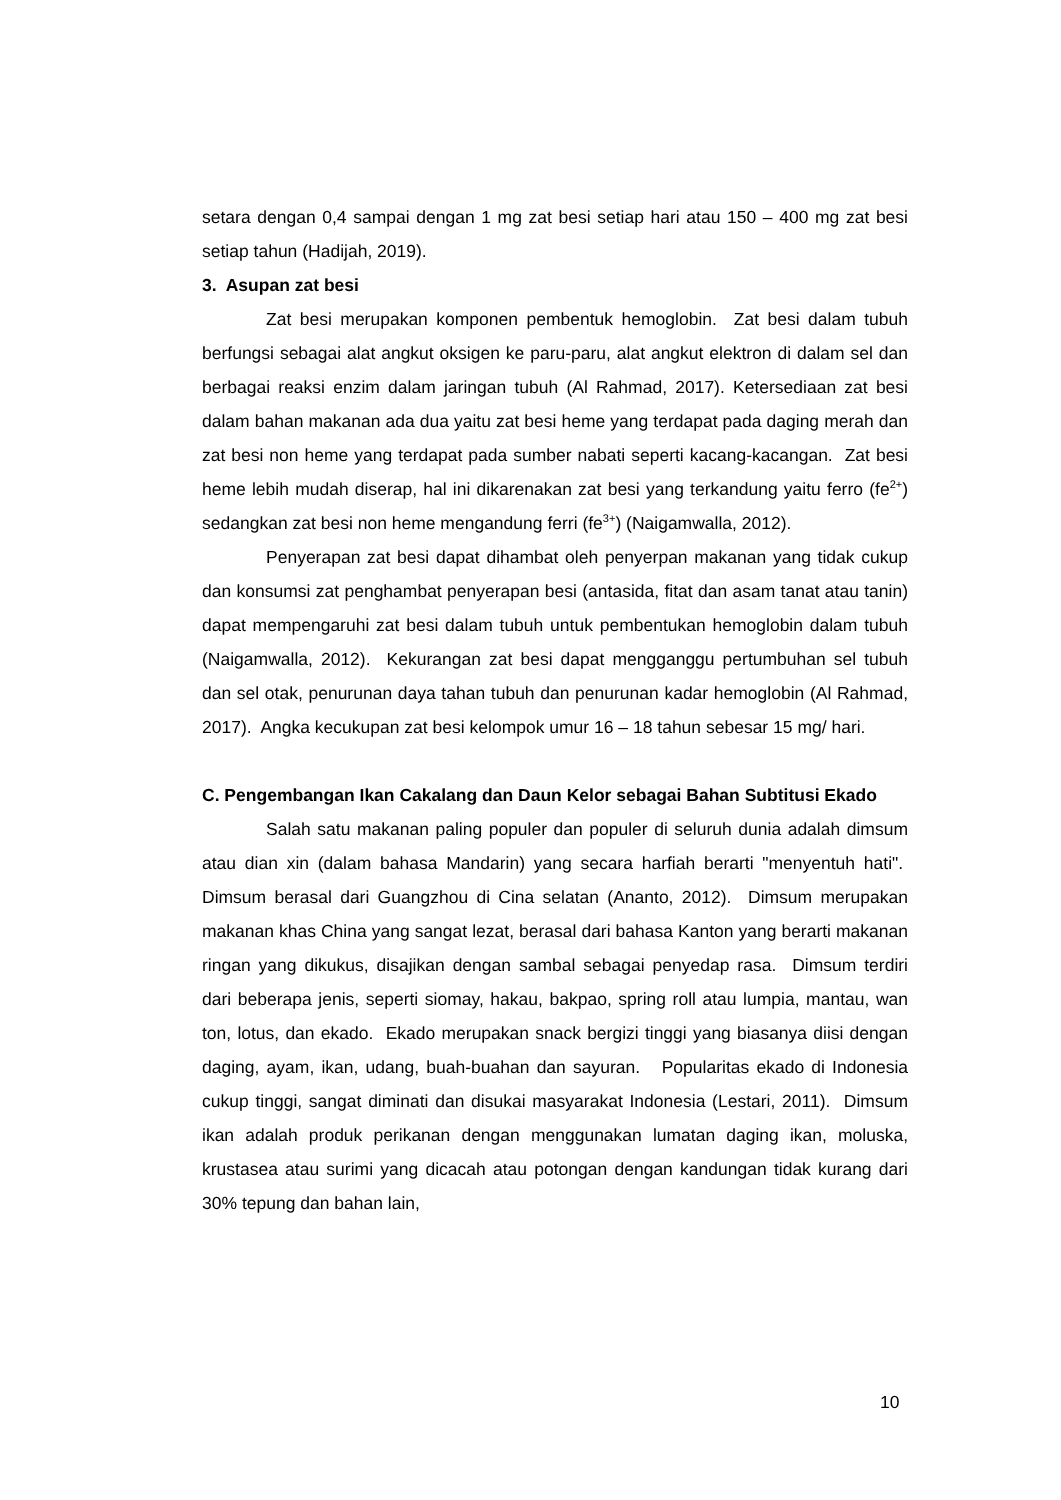setara dengan 0,4 sampai dengan 1 mg zat besi setiap hari atau 150 – 400 mg zat besi setiap tahun (Hadijah, 2019).
3. Asupan zat besi
Zat besi merupakan komponen pembentuk hemoglobin. Zat besi dalam tubuh berfungsi sebagai alat angkut oksigen ke paru-paru, alat angkut elektron di dalam sel dan berbagai reaksi enzim dalam jaringan tubuh (Al Rahmad, 2017). Ketersediaan zat besi dalam bahan makanan ada dua yaitu zat besi heme yang terdapat pada daging merah dan zat besi non heme yang terdapat pada sumber nabati seperti kacang-kacangan. Zat besi heme lebih mudah diserap, hal ini dikarenakan zat besi yang terkandung yaitu ferro (fe<sup>2+</sup>) sedangkan zat besi non heme mengandung ferri (fe<sup>3+</sup>) (Naigamwalla, 2012).
Penyerapan zat besi dapat dihambat oleh penyerpan makanan yang tidak cukup dan konsumsi zat penghambat penyerapan besi (antasida, fitat dan asam tanat atau tanin) dapat mempengaruhi zat besi dalam tubuh untuk pembentukan hemoglobin dalam tubuh (Naigamwalla, 2012). Kekurangan zat besi dapat mengganggu pertumbuhan sel tubuh dan sel otak, penurunan daya tahan tubuh dan penurunan kadar hemoglobin (Al Rahmad, 2017). Angka kecukupan zat besi kelompok umur 16 – 18 tahun sebesar 15 mg/ hari.
C. Pengembangan Ikan Cakalang dan Daun Kelor sebagai Bahan Subtitusi Ekado
Salah satu makanan paling populer dan populer di seluruh dunia adalah dimsum atau dian xin (dalam bahasa Mandarin) yang secara harfiah berarti "menyentuh hati". Dimsum berasal dari Guangzhou di Cina selatan (Ananto, 2012). Dimsum merupakan makanan khas China yang sangat lezat, berasal dari bahasa Kanton yang berarti makanan ringan yang dikukus, disajikan dengan sambal sebagai penyedap rasa. Dimsum terdiri dari beberapa jenis, seperti siomay, hakau, bakpao, spring roll atau lumpia, mantau, wan ton, lotus, dan ekado. Ekado merupakan snack bergizi tinggi yang biasanya diisi dengan daging, ayam, ikan, udang, buah-buahan dan sayuran. Popularitas ekado di Indonesia cukup tinggi, sangat diminati dan disukai masyarakat Indonesia (Lestari, 2011). Dimsum ikan adalah produk perikanan dengan menggunakan lumatan daging ikan, moluska, krustasea atau surimi yang dicacah atau potongan dengan kandungan tidak kurang dari 30% tepung dan bahan lain,
10